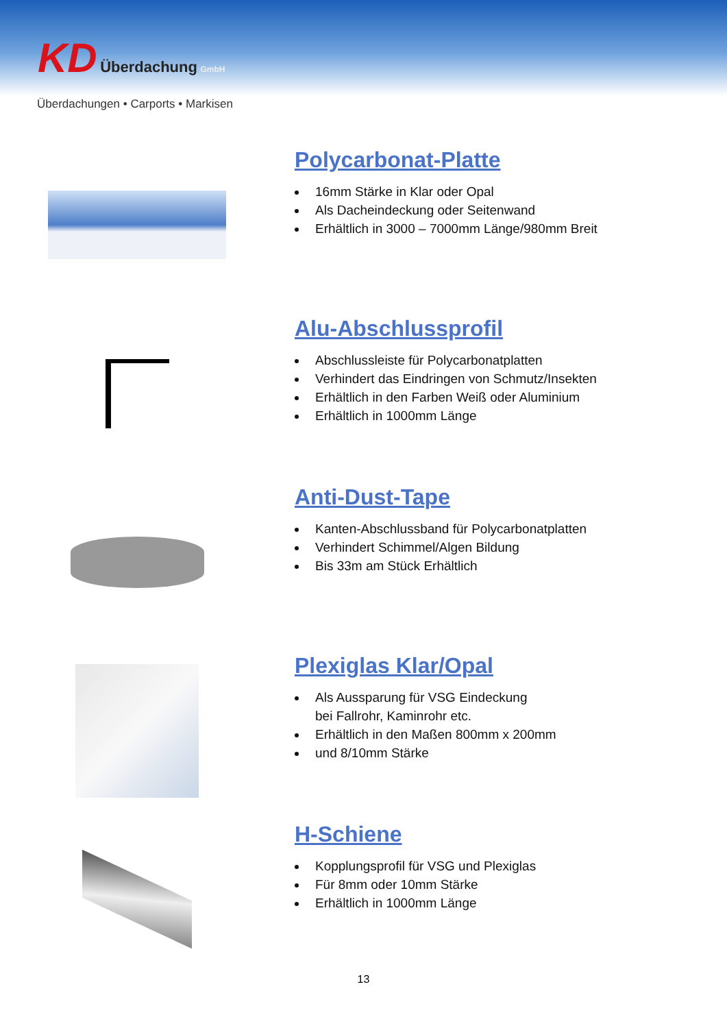KD Überdachung GmbH
Überdachungen • Carports • Markisen
Polycarbonat-Platte
16mm Stärke in Klar oder Opal
Als Dacheindeckung oder Seitenwand
Erhältlich in 3000 – 7000mm Länge/980mm Breit
Alu-Abschlussprofil
Abschlussleiste für Polycarbonatplatten
Verhindert das Eindringen von Schmutz/Insekten
Erhältlich in den Farben Weiß oder Aluminium
Erhältlich in 1000mm Länge
Anti-Dust-Tape
Kanten-Abschlussband für Polycarbonatplatten
Verhindert Schimmel/Algen Bildung
Bis 33m am Stück Erhältlich
Plexiglas Klar/Opal
Als Aussparung für VSG Eindeckung
bei Fallrohr, Kaminrohr etc.
Erhältlich in den Maßen 800mm x 200mm
und 8/10mm Stärke
H-Schiene
Kopplungsprofil für VSG und Plexiglas
Für 8mm oder 10mm Stärke
Erhältlich in 1000mm Länge
13